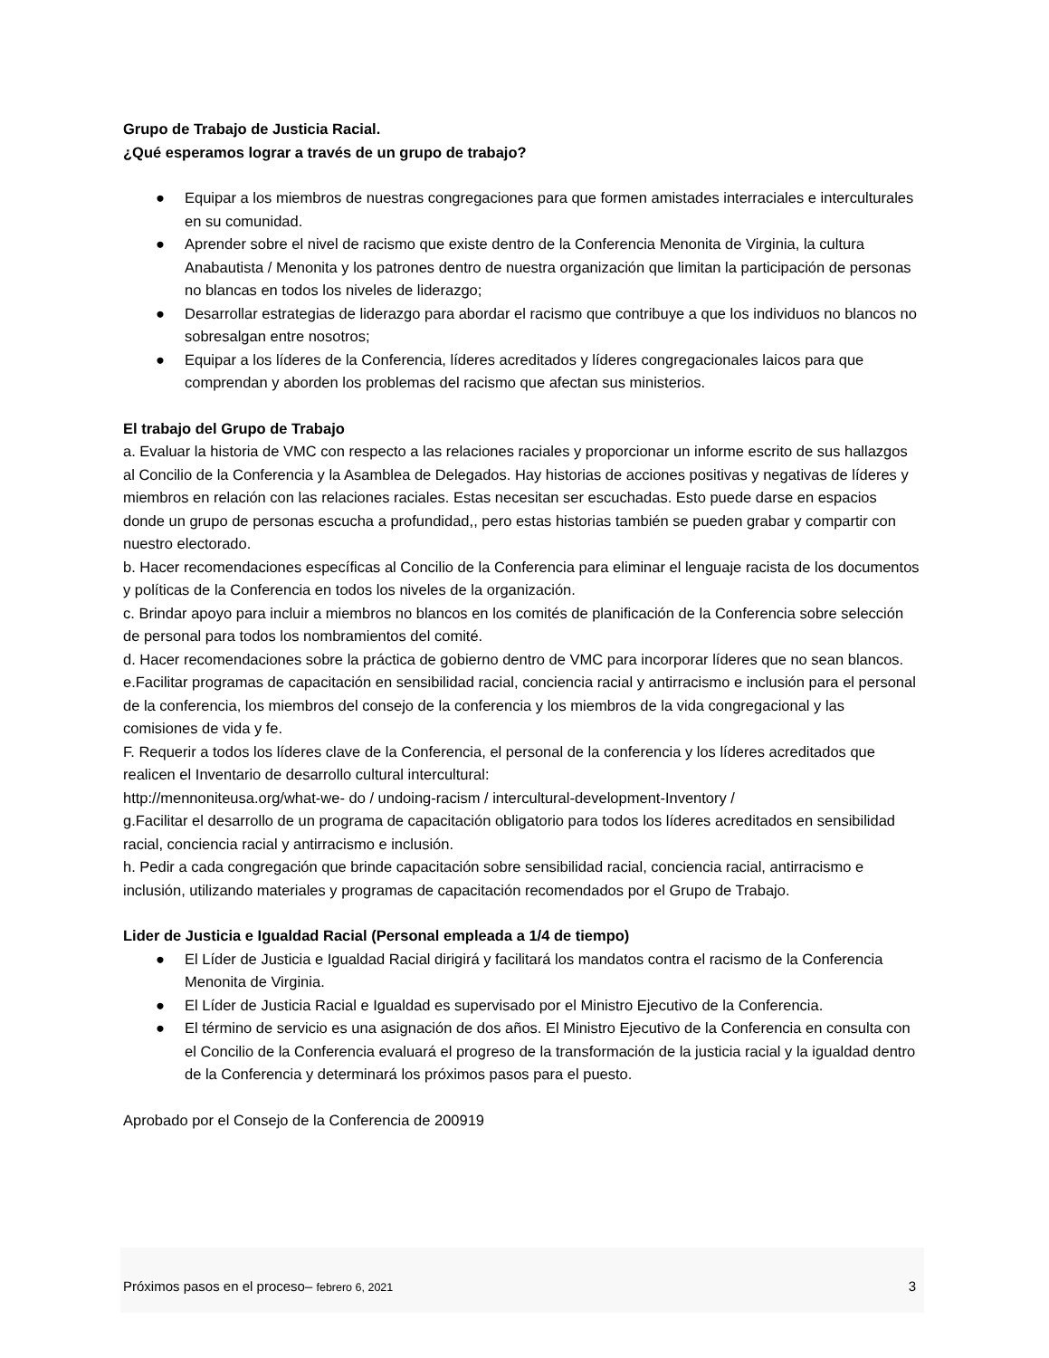Grupo de Trabajo de Justicia Racial.
¿Qué esperamos lograr a través de un grupo de trabajo?
● Equipar a los miembros de nuestras congregaciones para que formen amistades interraciales e interculturales en su comunidad.
● Aprender sobre el nivel de racismo que existe dentro de la Conferencia Menonita de Virginia, la cultura Anabautista / Menonita y los patrones dentro de nuestra organización que limitan la participación de personas no blancas en todos los niveles de liderazgo;
● Desarrollar estrategias de liderazgo para abordar el racismo que contribuye a que los individuos no blancos no sobresalgan entre nosotros;
● Equipar a los líderes de la Conferencia, líderes acreditados y líderes congregacionales laicos para que comprendan y aborden los problemas del racismo que afectan sus ministerios.
El trabajo del Grupo de Trabajo
a. Evaluar la historia de VMC con respecto a las relaciones raciales y proporcionar un informe escrito de sus hallazgos al Concilio de la Conferencia y la Asamblea de Delegados. Hay historias de acciones positivas y negativas de líderes y miembros en relación con las relaciones raciales. Estas necesitan ser escuchadas. Esto puede darse en espacios donde un grupo de personas escucha a profundidad,, pero estas historias también se pueden grabar y compartir con nuestro electorado.
b. Hacer recomendaciones específicas al Concilio de la Conferencia para eliminar el lenguaje racista de los documentos y políticas de la Conferencia en todos los niveles de la organización.
c. Brindar apoyo para incluir a miembros no blancos en los comités de planificación de la Conferencia sobre selección de personal para todos los nombramientos del comité.
d. Hacer recomendaciones sobre la práctica de gobierno dentro de VMC para incorporar líderes que no sean blancos.
e.Facilitar programas de capacitación en sensibilidad racial, conciencia racial y antirracismo e inclusión para el personal de la conferencia, los miembros del consejo de la conferencia y los miembros de la vida congregacional y las comisiones de vida y fe.
F. Requerir a todos los líderes clave de la Conferencia, el personal de la conferencia y los líderes acreditados que realicen el Inventario de desarrollo cultural intercultural:
http://mennoniteusa.org/what-we- do / undoing-racism / intercultural-development-Inventory /
g.Facilitar el desarrollo de un programa de capacitación obligatorio para todos los líderes acreditados en sensibilidad racial, conciencia racial y antirracismo e inclusión.
h. Pedir a cada congregación que brinde capacitación sobre sensibilidad racial, conciencia racial, antirracismo e inclusión, utilizando materiales y programas de capacitación recomendados por el Grupo de Trabajo.
Lider de Justicia e Igualdad Racial (Personal empleada a 1/4 de tiempo)
● El Líder de Justicia e Igualdad Racial dirigirá y facilitará los mandatos contra el racismo de la Conferencia Menonita de Virginia.
● El Líder de Justicia Racial e Igualdad es supervisado por el Ministro Ejecutivo de la Conferencia.
● El término de servicio es una asignación de dos años. El Ministro Ejecutivo de la Conferencia en consulta con el Concilio de la Conferencia evaluará el progreso de la transformación de la justicia racial y la igualdad dentro de la Conferencia y determinará los próximos pasos para el puesto.
Aprobado por el Consejo de la Conferencia de 200919
Próximos pasos en el proceso– febrero 6, 2021 3